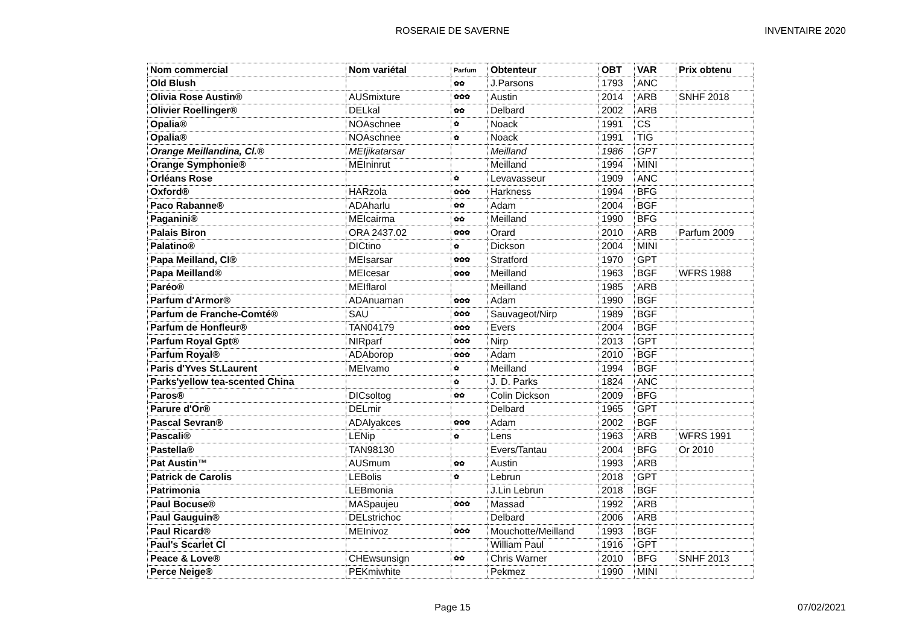ROSERAIE DE SAVERNE
INVENTAIRE 2020
| Nom commercial | Nom variétal | Parfum | Obtenteur | OBT | VAR | Prix obtenu |
| --- | --- | --- | --- | --- | --- | --- |
| Old Blush | | ✿✿ | J.Parsons | 1793 | ANC | |
| Olivia Rose Austin® | AUSmixture | ✿✿✿ | Austin | 2014 | ARB | SNHF 2018 |
| Olivier Roellinger® | DELkal | ✿✿ | Delbard | 2002 | ARB | |
| Opalia® | NOAschnee | ✿ | Noack | 1991 | CS | |
| Opalia® | NOAschnee | ✿ | Noack | 1991 | TIG | |
| Orange Meillandina, Cl.® | MEIjikatarsar | | Meilland | 1986 | GPT | |
| Orange Symphonie® | MEIninrut | | Meilland | 1994 | MINI | |
| Orléans Rose | | ✿ | Levavasseur | 1909 | ANC | |
| Oxford® | HARzola | ✿✿✿ | Harkness | 1994 | BFG | |
| Paco Rabanne® | ADAharlu | ✿✿ | Adam | 2004 | BGF | |
| Paganini® | MEIcairma | ✿✿ | Meilland | 1990 | BFG | |
| Palais Biron | ORA 2437.02 | ✿✿✿ | Orard | 2010 | ARB | Parfum 2009 |
| Palatino® | DICtino | ✿ | Dickson | 2004 | MINI | |
| Papa Meilland, Cl® | MEIsarsar | ✿✿✿ | Stratford | 1970 | GPT | |
| Papa Meilland® | MEIcesar | ✿✿✿ | Meilland | 1963 | BGF | WFRS 1988 |
| Paréo® | MEIflarol | | Meilland | 1985 | ARB | |
| Parfum d'Armor® | ADAnuaman | ✿✿✿ | Adam | 1990 | BGF | |
| Parfum de Franche-Comté® | SAU | ✿✿✿ | Sauvageot/Nirp | 1989 | BGF | |
| Parfum de Honfleur® | TAN04179 | ✿✿✿ | Evers | 2004 | BGF | |
| Parfum Royal Gpt® | NIRparf | ✿✿✿ | Nirp | 2013 | GPT | |
| Parfum Royal® | ADAborop | ✿✿✿ | Adam | 2010 | BGF | |
| Paris d'Yves St.Laurent | MEIvamo | ✿ | Meilland | 1994 | BGF | |
| Parks'yellow tea-scented China | | ✿ | J. D. Parks | 1824 | ANC | |
| Paros® | DICsoltog | ✿✿ | Colin Dickson | 2009 | BFG | |
| Parure d'Or® | DELmir | | Delbard | 1965 | GPT | |
| Pascal Sevran® | ADAlyakces | ✿✿✿ | Adam | 2002 | BGF | |
| Pascali® | LENip | ✿ | Lens | 1963 | ARB | WFRS 1991 |
| Pastella® | TAN98130 | | Evers/Tantau | 2004 | BFG | Or 2010 |
| Pat Austin™ | AUSmum | ✿✿ | Austin | 1993 | ARB | |
| Patrick de Carolis | LEBolis | ✿ | Lebrun | 2018 | GPT | |
| Patrimonia | LEBmonia | | J.Lin Lebrun | 2018 | BGF | |
| Paul Bocuse® | MASpaujeu | ✿✿✿ | Massad | 1992 | ARB | |
| Paul Gauguin® | DELstrichoc | | Delbard | 2006 | ARB | |
| Paul Ricard® | MEInivoz | ✿✿✿ | Mouchotte/Meilland | 1993 | BGF | |
| Paul's Scarlet Cl | | | William Paul | 1916 | GPT | |
| Peace & Love® | CHEwsunsign | ✿✿ | Chris Warner | 2010 | BFG | SNHF 2013 |
| Perce Neige® | PEKmiwhite | | Pekmez | 1990 | MINI | |
Page 15
07/02/2021